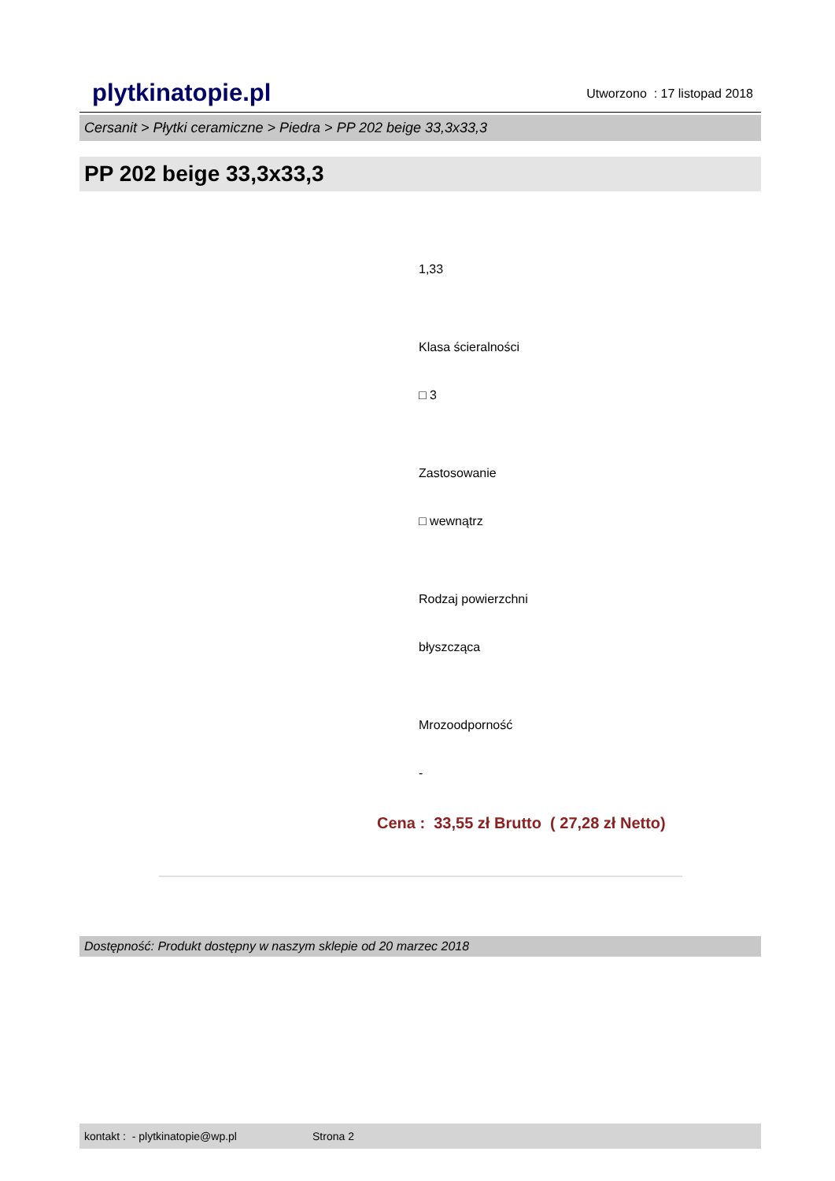plytkinatopie.pl Utworzono : 17 listopad 2018
Cersanit > Płytki ceramiczne > Piedra > PP 202 beige 33,3x33,3
PP 202 beige 33,3x33,3
1,33
Klasa ścieralności
□ 3
Zastosowanie
□ wewnątrz
Rodzaj powierzchni
błyszcząca
Mrozoodporność
-
Cena : 33,55 zł Brutto ( 27,28 zł Netto)
Dostępność: Produkt dostępny w naszym sklepie od 20 marzec 2018
kontakt : - plytkinatopie@wp.pl Strona 2